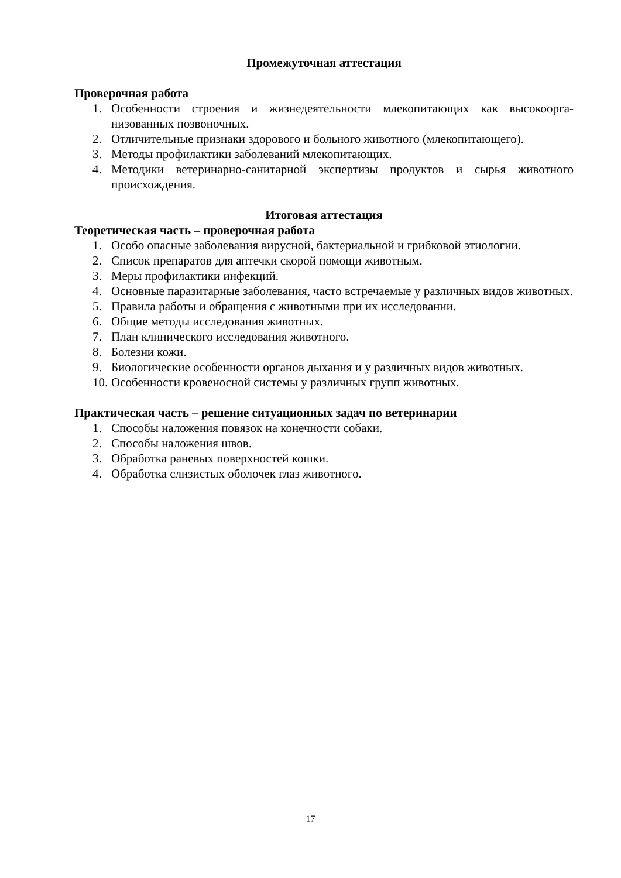Промежуточная аттестация
Проверочная работа
1. Особенности строения и жизнедеятельности млекопитающих как высокоорга­низованных позвоночных.
2. Отличительные признаки здорового и больного животного (млекопитающе­го).
3. Методы профилактики заболеваний млекопитающих.
4. Методики ветеринарно-санитарной экспертизы продуктов и сырья животного происхождения.
Итоговая аттестация
Теоретическая часть – проверочная работа
1. Особо опасные заболевания вирусной, бактериальной и грибковой этиологии.
2. Список препаратов для аптечки скорой помощи животным.
3. Меры профилактики инфекций.
4. Основные паразитарные заболевания, часто встречаемые у различных видов животных.
5. Правила работы и обращения с животными при их исследовании.
6. Общие методы исследования животных.
7. План клинического исследования животного.
8. Болезни кожи.
9. Биологические особенности органов дыхания и у различных видов животных.
10. Особенности кровеносной системы у различных групп животных.
Практическая часть – решение ситуационных задач по ветеринарии
1. Способы наложения повязок на конечности собаки.
2. Способы наложения швов.
3. Обработка раневых поверхностей кошки.
4. Обработка слизистых оболочек глаз животного.
17